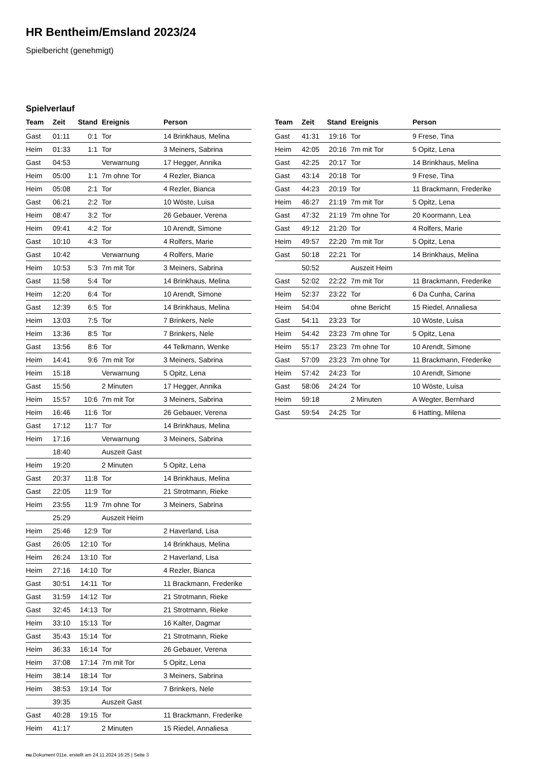HR Bentheim/Emsland 2023/24
Spielbericht (genehmigt)
Spielverlauf
| Team | Zeit | Stand | Ereignis | Person |
| --- | --- | --- | --- | --- |
| Gast | 01:11 | 0:1 | Tor | 14 Brinkhaus, Melina |
| Heim | 01:33 | 1:1 | Tor | 3 Meiners, Sabrina |
| Gast | 04:53 | | Verwarnung | 17 Hegger, Annika |
| Heim | 05:00 | 1:1 | 7m ohne Tor | 4 Rezler, Bianca |
| Heim | 05:08 | 2:1 | Tor | 4 Rezler, Bianca |
| Gast | 06:21 | 2:2 | Tor | 10 Wöste, Luisa |
| Heim | 08:47 | 3:2 | Tor | 26 Gebauer, Verena |
| Heim | 09:41 | 4:2 | Tor | 10 Arendt, Simone |
| Gast | 10:10 | 4:3 | Tor | 4 Rolfers, Marie |
| Gast | 10:42 | | Verwarnung | 4 Rolfers, Marie |
| Heim | 10:53 | 5:3 | 7m mit Tor | 3 Meiners, Sabrina |
| Gast | 11:58 | 5:4 | Tor | 14 Brinkhaus, Melina |
| Heim | 12:20 | 6:4 | Tor | 10 Arendt, Simone |
| Gast | 12:39 | 6:5 | Tor | 14 Brinkhaus, Melina |
| Heim | 13:03 | 7:5 | Tor | 7 Brinkers, Nele |
| Heim | 13:36 | 8:5 | Tor | 7 Brinkers, Nele |
| Gast | 13:56 | 8:6 | Tor | 44 Telkmann, Wenke |
| Heim | 14:41 | 9:6 | 7m mit Tor | 3 Meiners, Sabrina |
| Heim | 15:18 | | Verwarnung | 5 Opitz, Lena |
| Gast | 15:56 | | 2 Minuten | 17 Hegger, Annika |
| Heim | 15:57 | 10:6 | 7m mit Tor | 3 Meiners, Sabrina |
| Heim | 16:46 | 11:6 | Tor | 26 Gebauer, Verena |
| Gast | 17:12 | 11:7 | Tor | 14 Brinkhaus, Melina |
| Heim | 17:16 | | Verwarnung | 3 Meiners, Sabrina |
| | 18:40 | | Auszeit Gast | |
| Heim | 19:20 | | 2 Minuten | 5 Opitz, Lena |
| Gast | 20:37 | 11:8 | Tor | 14 Brinkhaus, Melina |
| Gast | 22:05 | 11:9 | Tor | 21 Strotmann, Rieke |
| Heim | 23:55 | 11:9 | 7m ohne Tor | 3 Meiners, Sabrina |
| | 25:29 | | Auszeit Heim | |
| Heim | 25:46 | 12:9 | Tor | 2 Haverland, Lisa |
| Gast | 26:05 | 12:10 | Tor | 14 Brinkhaus, Melina |
| Heim | 26:24 | 13:10 | Tor | 2 Haverland, Lisa |
| Heim | 27:16 | 14:10 | Tor | 4 Rezler, Bianca |
| Gast | 30:51 | 14:11 | Tor | 11 Brackmann, Frederike |
| Gast | 31:59 | 14:12 | Tor | 21 Strotmann, Rieke |
| Gast | 32:45 | 14:13 | Tor | 21 Strotmann, Rieke |
| Heim | 33:10 | 15:13 | Tor | 16 Kalter, Dagmar |
| Gast | 35:43 | 15:14 | Tor | 21 Strotmann, Rieke |
| Heim | 36:33 | 16:14 | Tor | 26 Gebauer, Verena |
| Heim | 37:08 | 17:14 | 7m mit Tor | 5 Opitz, Lena |
| Heim | 38:14 | 18:14 | Tor | 3 Meiners, Sabrina |
| Heim | 38:53 | 19:14 | Tor | 7 Brinkers, Nele |
| | 39:35 | | Auszeit Gast | |
| Gast | 40:28 | 19:15 | Tor | 11 Brackmann, Frederike |
| Heim | 41:17 | | 2 Minuten | 15 Riedel, Annaliesa |
| Team | Zeit | Stand | Ereignis | Person |
| --- | --- | --- | --- | --- |
| Gast | 41:31 | 19:16 | Tor | 9 Frese, Tina |
| Heim | 42:05 | 20:16 | 7m mit Tor | 5 Opitz, Lena |
| Gast | 42:25 | 20:17 | Tor | 14 Brinkhaus, Melina |
| Gast | 43:14 | 20:18 | Tor | 9 Frese, Tina |
| Gast | 44:23 | 20:19 | Tor | 11 Brackmann, Frederike |
| Heim | 46:27 | 21:19 | 7m mit Tor | 5 Opitz, Lena |
| Gast | 47:32 | 21:19 | 7m ohne Tor | 20 Koormann, Lea |
| Gast | 49:12 | 21:20 | Tor | 4 Rolfers, Marie |
| Heim | 49:57 | 22:20 | 7m mit Tor | 5 Opitz, Lena |
| Gast | 50:18 | 22:21 | Tor | 14 Brinkhaus, Melina |
| | 50:52 | | Auszeit Heim | |
| Gast | 52:02 | 22:22 | 7m mit Tor | 11 Brackmann, Frederike |
| Heim | 52:37 | 23:22 | Tor | 6 Da Cunha, Carina |
| Heim | 54:04 | | ohne Bericht | 15 Riedel, Annaliesa |
| Gast | 54:11 | 23:23 | Tor | 10 Wöste, Luisa |
| Heim | 54:42 | 23:23 | 7m ohne Tor | 5 Opitz, Lena |
| Heim | 55:17 | 23:23 | 7m ohne Tor | 10 Arendt, Simone |
| Gast | 57:09 | 23:23 | 7m ohne Tor | 11 Brackmann, Frederike |
| Heim | 57:42 | 24:23 | Tor | 10 Arendt, Simone |
| Gast | 58:06 | 24:24 | Tor | 10 Wöste, Luisa |
| Heim | 59:18 | | 2 Minuten | A Wegter, Bernhard |
| Gast | 59:54 | 24:25 | Tor | 6 Hatting, Milena |
nu.Dokument 011e, erstellt am 24.11.2024 16:25 | Seite 3